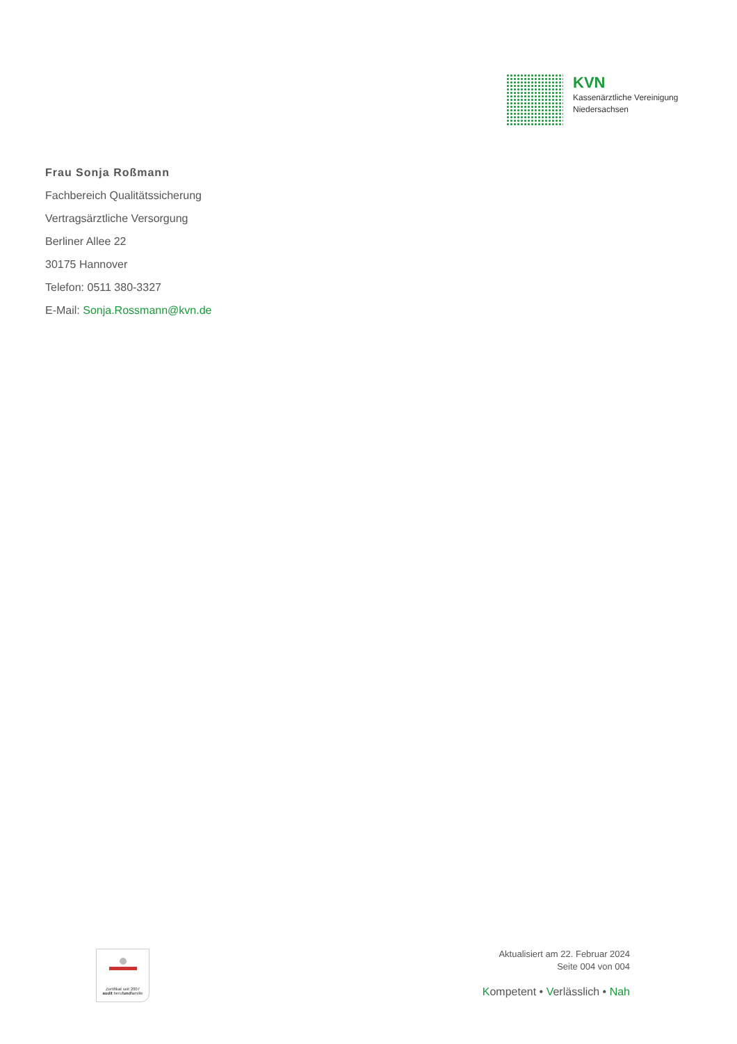KVN
Kassenärztliche Vereinigung
Niedersachsen
Frau Sonja Roßmann
Fachbereich Qualitätssicherung
Vertragsärztliche Versorgung
Berliner Allee 22
30175 Hannover
Telefon: 0511 380-3327
E-Mail: Sonja.Rossmann@kvn.de
Zertifikat seit 2007
audit berufundfamilie
Aktualisiert am 22. Februar 2024
Seite 004 von 004
Kompetent • Verlässlich • Nah